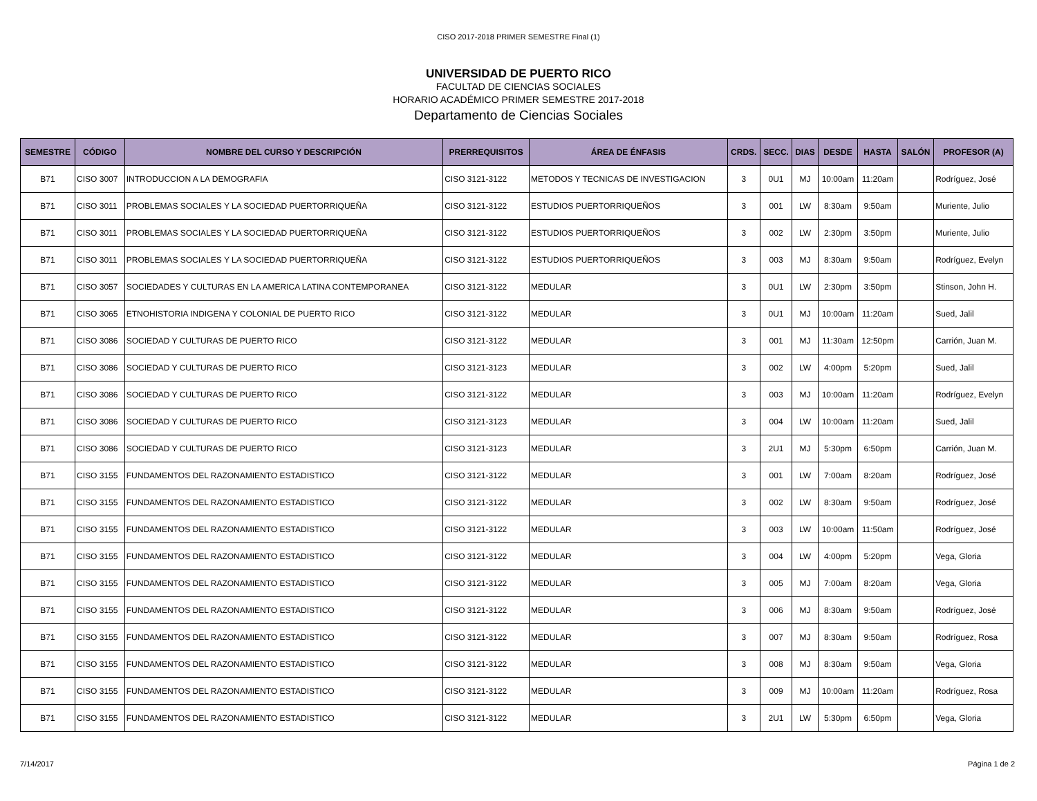CISO 2017-2018 PRIMER SEMESTRE Final (1)
UNIVERSIDAD DE PUERTO RICO
FACULTAD DE CIENCIAS SOCIALES
HORARIO ACADÉMICO PRIMER SEMESTRE 2017-2018
Departamento de Ciencias Sociales
| SEMESTRE | CÓDIGO | NOMBRE DEL CURSO Y DESCRIPCIÓN | PRERREQUISITOS | ÁREA DE ÉNFASIS | CRDS. | SECC. | DIAS | DESDE | HASTA | SALÓN | PROFESOR (A) |
| --- | --- | --- | --- | --- | --- | --- | --- | --- | --- | --- | --- |
| B71 | CISO 3007 | INTRODUCCION A LA DEMOGRAFIA | CISO 3121-3122 | METODOS Y TECNICAS DE INVESTIGACION | 3 | 0U1 | MJ | 10:00am | 11:20am | | Rodríguez, José |
| B71 | CISO 3011 | PROBLEMAS SOCIALES Y LA SOCIEDAD PUERTORRIQUEÑA | CISO 3121-3122 | ESTUDIOS PUERTORRIQUEÑOS | 3 | 001 | LW | 8:30am | 9:50am | | Muriente, Julio |
| B71 | CISO 3011 | PROBLEMAS SOCIALES Y LA SOCIEDAD PUERTORRIQUEÑA | CISO 3121-3122 | ESTUDIOS PUERTORRIQUEÑOS | 3 | 002 | LW | 2:30pm | 3:50pm | | Muriente, Julio |
| B71 | CISO 3011 | PROBLEMAS SOCIALES Y LA SOCIEDAD PUERTORRIQUEÑA | CISO 3121-3122 | ESTUDIOS PUERTORRIQUEÑOS | 3 | 003 | MJ | 8:30am | 9:50am | | Rodríguez, Evelyn |
| B71 | CISO 3057 | SOCIEDADES Y CULTURAS EN LA AMERICA LATINA CONTEMPORANEA | CISO 3121-3122 | MEDULAR | 3 | 0U1 | LW | 2:30pm | 3:50pm | | Stinson, John H. |
| B71 | CISO 3065 | ETNOHISTORIA INDIGENA Y COLONIAL DE PUERTO RICO | CISO 3121-3122 | MEDULAR | 3 | 0U1 | MJ | 10:00am | 11:20am | | Sued, Jalil |
| B71 | CISO 3086 | SOCIEDAD Y CULTURAS DE PUERTO RICO | CISO 3121-3122 | MEDULAR | 3 | 001 | MJ | 11:30am | 12:50pm | | Carrión, Juan M. |
| B71 | CISO 3086 | SOCIEDAD Y CULTURAS DE PUERTO RICO | CISO 3121-3123 | MEDULAR | 3 | 002 | LW | 4:00pm | 5:20pm | | Sued, Jalil |
| B71 | CISO 3086 | SOCIEDAD Y CULTURAS DE PUERTO RICO | CISO 3121-3122 | MEDULAR | 3 | 003 | MJ | 10:00am | 11:20am | | Rodríguez, Evelyn |
| B71 | CISO 3086 | SOCIEDAD Y CULTURAS DE PUERTO RICO | CISO 3121-3123 | MEDULAR | 3 | 004 | LW | 10:00am | 11:20am | | Sued, Jalil |
| B71 | CISO 3086 | SOCIEDAD Y CULTURAS DE PUERTO RICO | CISO 3121-3123 | MEDULAR | 3 | 2U1 | MJ | 5:30pm | 6:50pm | | Carrión, Juan M. |
| B71 | CISO 3155 | FUNDAMENTOS DEL RAZONAMIENTO ESTADISTICO | CISO 3121-3122 | MEDULAR | 3 | 001 | LW | 7:00am | 8:20am | | Rodríguez, José |
| B71 | CISO 3155 | FUNDAMENTOS DEL RAZONAMIENTO ESTADISTICO | CISO 3121-3122 | MEDULAR | 3 | 002 | LW | 8:30am | 9:50am | | Rodríguez, José |
| B71 | CISO 3155 | FUNDAMENTOS DEL RAZONAMIENTO ESTADISTICO | CISO 3121-3122 | MEDULAR | 3 | 003 | LW | 10:00am | 11:50am | | Rodríguez, José |
| B71 | CISO 3155 | FUNDAMENTOS DEL RAZONAMIENTO ESTADISTICO | CISO 3121-3122 | MEDULAR | 3 | 004 | LW | 4:00pm | 5:20pm | | Vega, Gloria |
| B71 | CISO 3155 | FUNDAMENTOS DEL RAZONAMIENTO ESTADISTICO | CISO 3121-3122 | MEDULAR | 3 | 005 | MJ | 7:00am | 8:20am | | Vega, Gloria |
| B71 | CISO 3155 | FUNDAMENTOS DEL RAZONAMIENTO ESTADISTICO | CISO 3121-3122 | MEDULAR | 3 | 006 | MJ | 8:30am | 9:50am | | Rodríguez, José |
| B71 | CISO 3155 | FUNDAMENTOS DEL RAZONAMIENTO ESTADISTICO | CISO 3121-3122 | MEDULAR | 3 | 007 | MJ | 8:30am | 9:50am | | Rodríguez, Rosa |
| B71 | CISO 3155 | FUNDAMENTOS DEL RAZONAMIENTO ESTADISTICO | CISO 3121-3122 | MEDULAR | 3 | 008 | MJ | 8:30am | 9:50am | | Vega, Gloria |
| B71 | CISO 3155 | FUNDAMENTOS DEL RAZONAMIENTO ESTADISTICO | CISO 3121-3122 | MEDULAR | 3 | 009 | MJ | 10:00am | 11:20am | | Rodríguez, Rosa |
| B71 | CISO 3155 | FUNDAMENTOS DEL RAZONAMIENTO ESTADISTICO | CISO 3121-3122 | MEDULAR | 3 | 2U1 | LW | 5:30pm | 6:50pm | | Vega, Gloria |
7/14/2017 Página 1 de 2